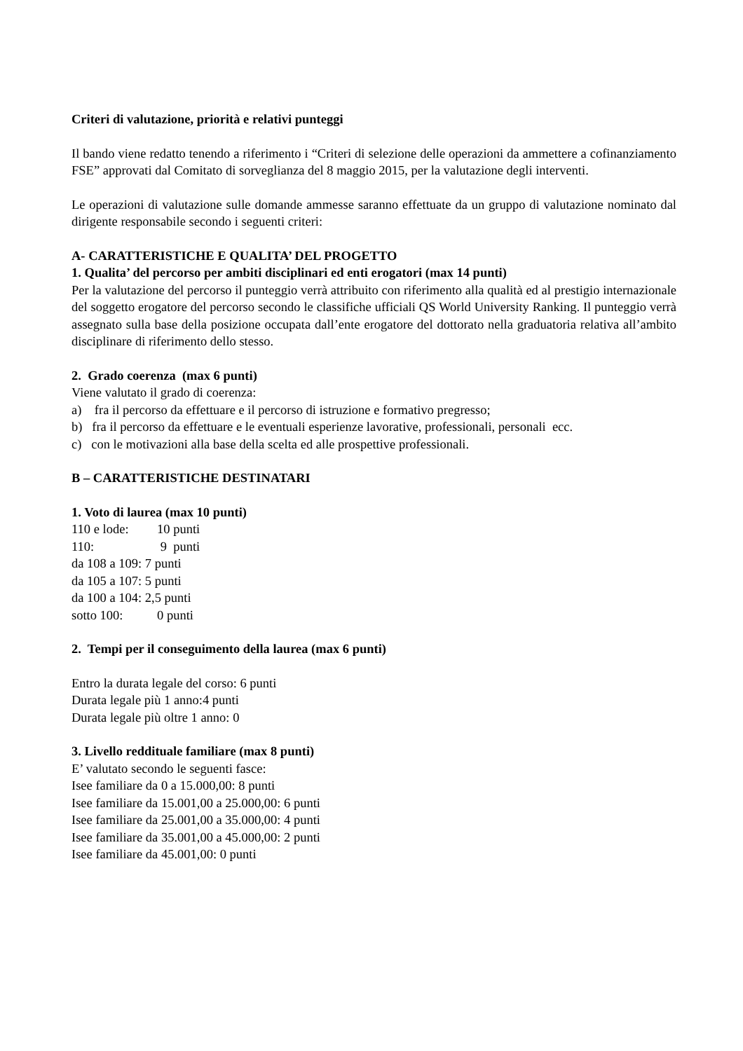Criteri di valutazione, priorità e relativi punteggi
Il bando viene redatto tenendo a riferimento i “Criteri di selezione delle operazioni da ammettere a cofinanziamento FSE” approvati dal Comitato di sorveglianza del 8 maggio 2015, per la valutazione degli interventi.
Le operazioni di valutazione sulle domande ammesse saranno effettuate da un gruppo di valutazione nominato dal dirigente responsabile secondo i seguenti criteri:
A- CARATTERISTICHE E QUALITA’ DEL PROGETTO
1. Qualita’ del percorso per ambiti disciplinari ed enti erogatori (max 14 punti)
Per la valutazione del percorso il punteggio verrà attribuito con riferimento alla qualità ed al prestigio internazionale del soggetto erogatore del percorso secondo le classifiche ufficiali QS World University Ranking. Il punteggio verrà assegnato sulla base della posizione occupata dall’ente erogatore del dottorato nella graduatoria relativa all’ambito disciplinare di riferimento dello stesso.
2. Grado coerenza (max 6 punti)
Viene valutato il grado di coerenza:
a) fra il percorso da effettuare e il percorso di istruzione e formativo pregresso;
b) fra il percorso da effettuare e le eventuali esperienze lavorative, professionali, personali ecc.
c) con le motivazioni alla base della scelta ed alle prospettive professionali.
B – CARATTERISTICHE DESTINATARI
1. Voto di laurea (max 10 punti)
| 110 e lode: | 10 punti |
| 110: | 9 punti |
da 108 a 109: 7 punti
da 105 a 107: 5 punti
da 100 a 104: 2,5 punti
| sotto 100: | 0 punti |
2. Tempi per il conseguimento della laurea (max 6 punti)
Entro la durata legale del corso: 6 punti
Durata legale più 1 anno:4 punti
Durata legale più oltre 1 anno: 0
3. Livello reddituale familiare (max 8 punti)
E’ valutato secondo le seguenti fasce:
Isee familiare da 0 a 15.000,00: 8 punti
Isee familiare da 15.001,00 a 25.000,00: 6 punti
Isee familiare da 25.001,00 a 35.000,00: 4 punti
Isee familiare da 35.001,00 a 45.000,00: 2 punti
Isee familiare da 45.001,00: 0 punti